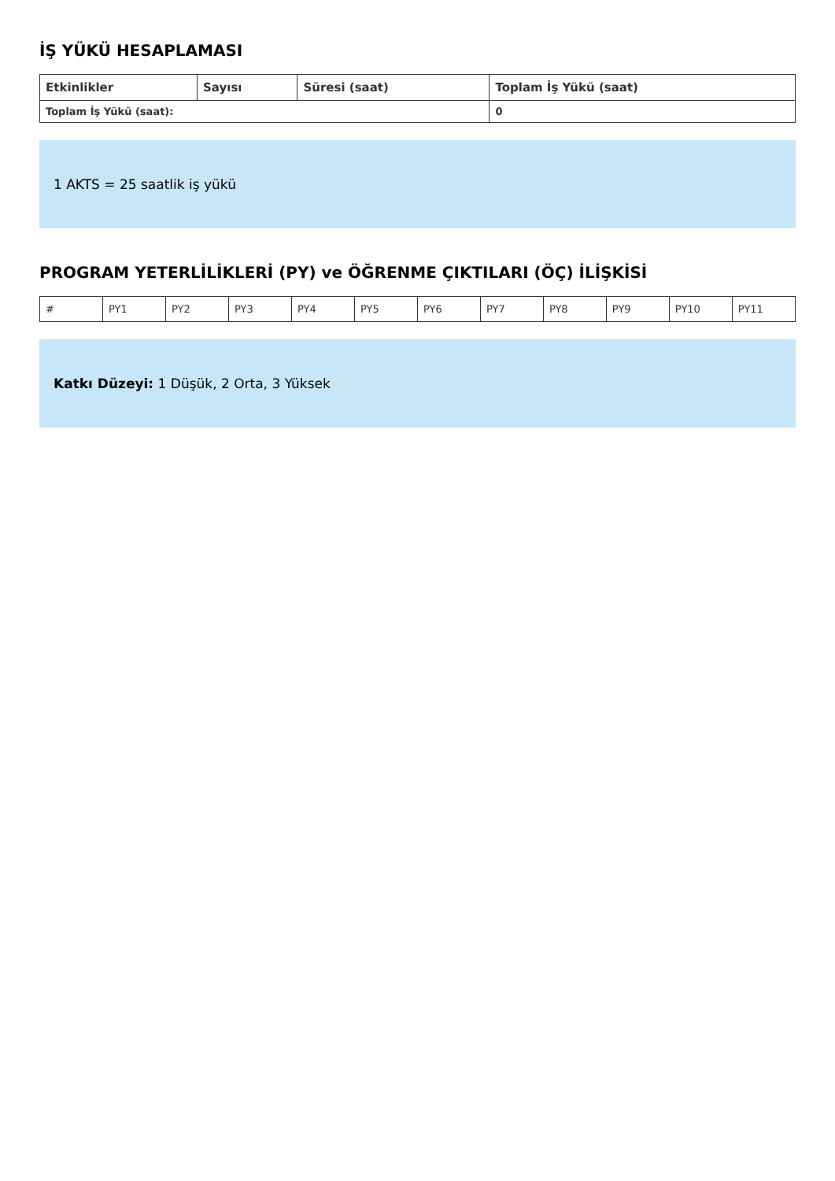İŞ YÜKÜ HESAPLAMASI
| Etkinlikler | Sayısı | Süresi (saat) | Toplam İş Yükü (saat) |
| --- | --- | --- | --- |
| Toplam İş Yükü (saat): | | | 0 |
1 AKTS = 25 saatlik iş yükü
PROGRAM YETERLİLİKLERİ (PY) ve ÖĞRENME ÇIKTILARI (ÖÇ) İLİŞKİSİ
| # | PY1 | PY2 | PY3 | PY4 | PY5 | PY6 | PY7 | PY8 | PY9 | PY10 | PY11 |
Katkı Düzeyi: 1 Düşük, 2 Orta, 3 Yüksek